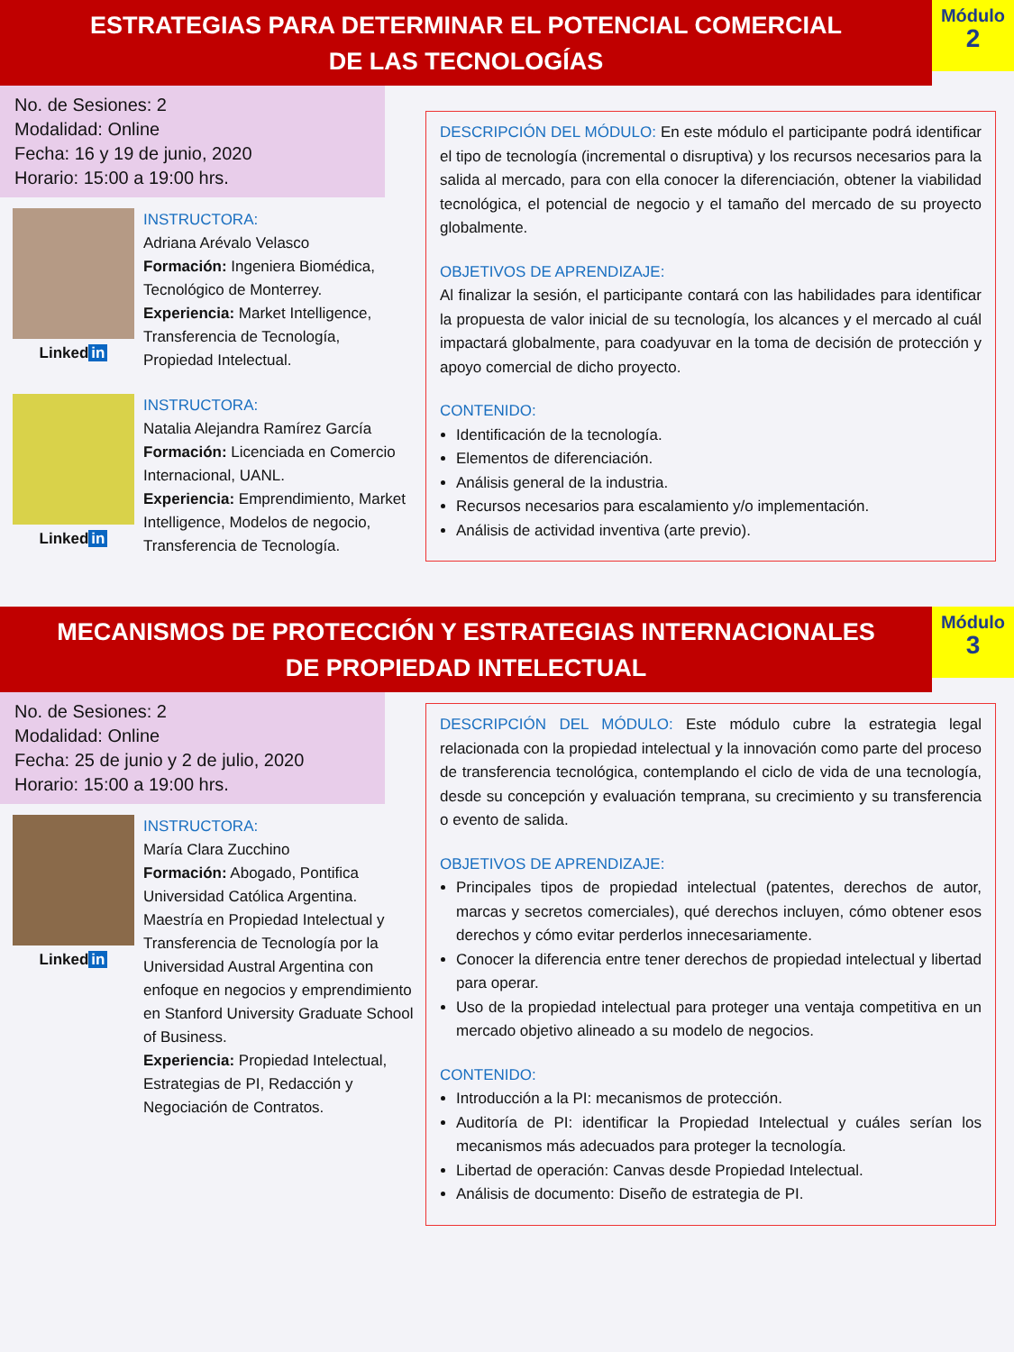ESTRATEGIAS PARA DETERMINAR EL POTENCIAL COMERCIAL
DE LAS TECNOLOGÍAS
Módulo
2
No. de Sesiones: 2
Modalidad: Online
Fecha: 16 y 19 de junio, 2020
Horario: 15:00 a 19:00 hrs.
Linked in
INSTRUCTORA:
Adriana Arévalo Velasco
Formación: Ingeniera Biomédica, Tecnológico de Monterrey.
Experiencia: Market Intelligence, Transferencia de Tecnología, Propiedad Intelectual.
Linked in
INSTRUCTORA:
Natalia Alejandra Ramírez García
Formación: Licenciada en Comercio Internacional, UANL.
Experiencia: Emprendimiento, Market Intelligence, Modelos de negocio, Transferencia de Tecnología.
DESCRIPCIÓN DEL MÓDULO: En este módulo el participante podrá identificar el tipo de tecnología (incremental o disruptiva) y los recursos necesarios para la salida al mercado, para con ella conocer la diferenciación, obtener la viabilidad tecnológica, el potencial de negocio y el tamaño del mercado de su proyecto globalmente.
OBJETIVOS DE APRENDIZAJE:
Al finalizar la sesión, el participante contará con las habilidades para identificar la propuesta de valor inicial de su tecnología, los alcances y el mercado al cuál impactará globalmente, para coadyuvar en la toma de decisión de protección y apoyo comercial de dicho proyecto.
CONTENIDO:
Identificación de la tecnología.
Elementos de diferenciación.
Análisis general de la industria.
Recursos necesarios para escalamiento y/o implementación.
Análisis de actividad inventiva (arte previo).
MECANISMOS DE PROTECCIÓN Y ESTRATEGIAS INTERNACIONALES
DE PROPIEDAD INTELECTUAL
Módulo
3
No. de Sesiones: 2
Modalidad: Online
Fecha: 25 de junio y 2 de julio, 2020
Horario: 15:00 a 19:00 hrs.
Linked in
INSTRUCTORA:
María Clara Zucchino
Formación: Abogado, Pontifica Universidad Católica Argentina. Maestría en Propiedad Intelectual y Transferencia de Tecnología por la Universidad Austral Argentina con enfoque en negocios y emprendimiento en Stanford University Graduate School of Business.
Experiencia: Propiedad Intelectual, Estrategias de PI, Redacción y Negociación de Contratos.
DESCRIPCIÓN DEL MÓDULO: Este módulo cubre la estrategia legal relacionada con la propiedad intelectual y la innovación como parte del proceso de transferencia tecnológica, contemplando el ciclo de vida de una tecnología, desde su concepción y evaluación temprana, su crecimiento y su transferencia o evento de salida.
OBJETIVOS DE APRENDIZAJE:
Principales tipos de propiedad intelectual (patentes, derechos de autor, marcas y secretos comerciales), qué derechos incluyen, cómo obtener esos derechos y cómo evitar perderlos innecesariamente.
Conocer la diferencia entre tener derechos de propiedad intelectual y libertad para operar.
Uso de la propiedad intelectual para proteger una ventaja competitiva en un mercado objetivo alineado a su modelo de negocios.
CONTENIDO:
Introducción a la PI: mecanismos de protección.
Auditoría de PI: identificar la Propiedad Intelectual y cuáles serían los mecanismos más adecuados para proteger la tecnología.
Libertad de operación: Canvas desde Propiedad Intelectual.
Análisis de documento: Diseño de estrategia de PI.